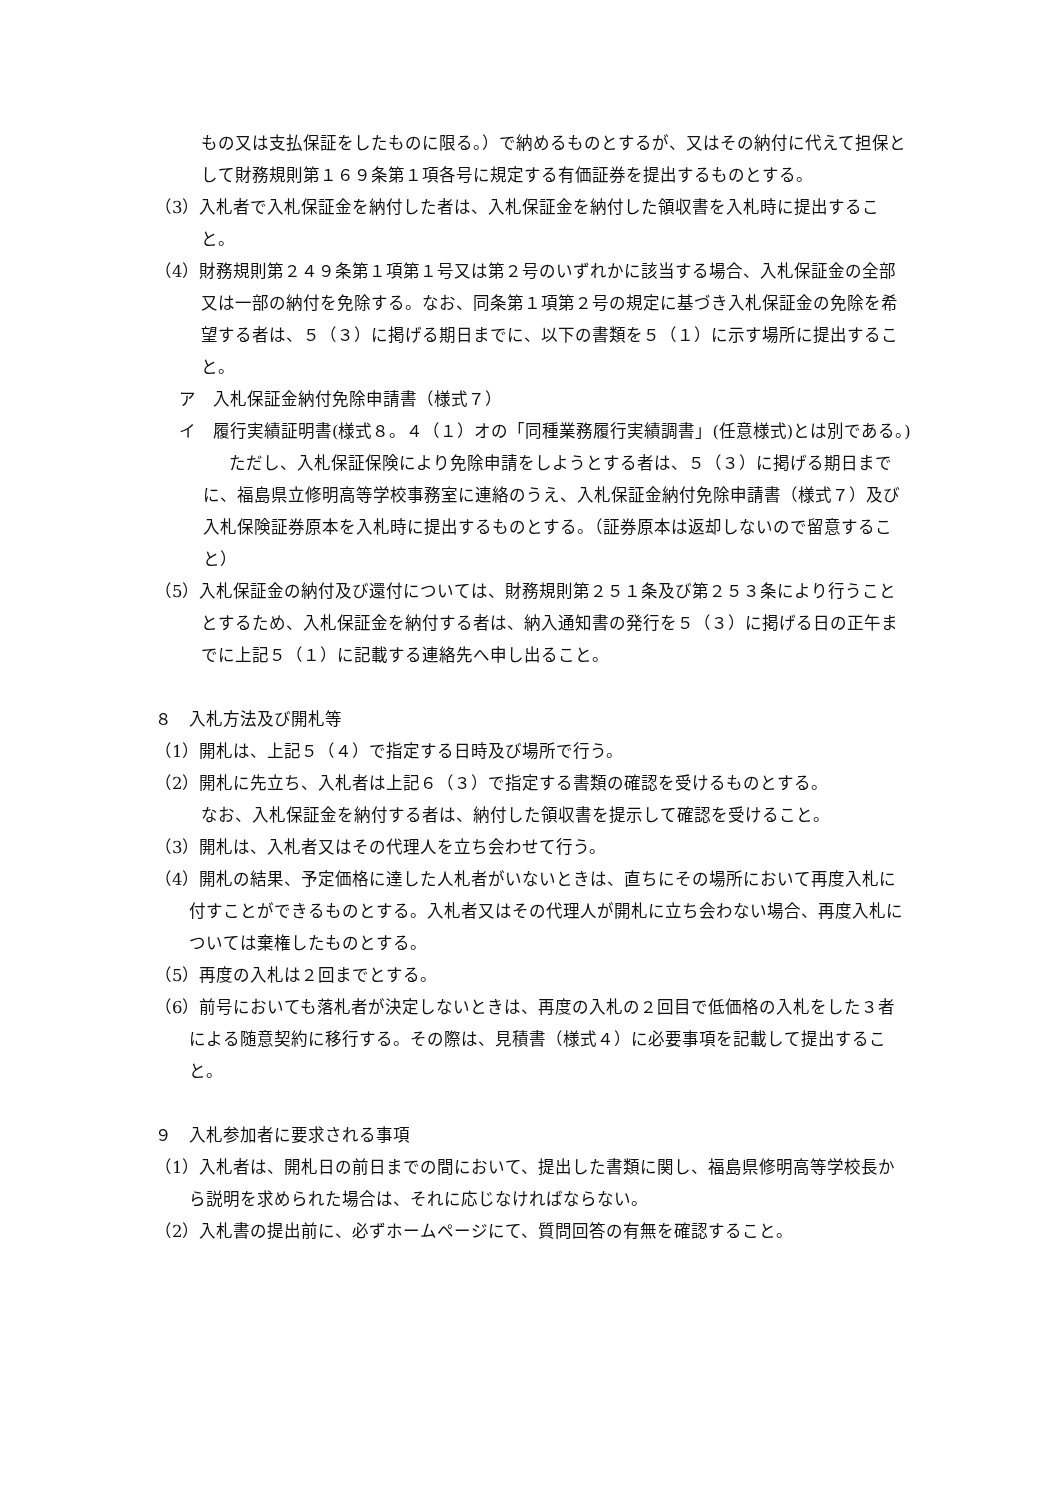もの又は支払保証をしたものに限る。）で納めるものとするが、又はその納付に代えて担保として財務規則第１６９条第１項各号に規定する有価証券を提出するものとする。
（3）入札者で入札保証金を納付した者は、入札保証金を納付した領収書を入札時に提出すること。
（4）財務規則第２４９条第１項第１号又は第２号のいずれかに該当する場合、入札保証金の全部又は一部の納付を免除する。なお、同条第１項第２号の規定に基づき入札保証金の免除を希望する者は、５（３）に掲げる期日までに、以下の書類を５（１）に示す場所に提出すること。
ア　入札保証金納付免除申請書（様式７）
イ　履行実績証明書(様式８。４（１）オの「同種業務履行実績調書」(任意様式)とは別である。)
ただし、入札保証保険により免除申請をしようとする者は、５（３）に掲げる期日までに、福島県立修明高等学校事務室に連絡のうえ、入札保証金納付免除申請書（様式７）及び入札保険証券原本を入札時に提出するものとする。（証券原本は返却しないので留意すること）
（5）入札保証金の納付及び還付については、財務規則第２５１条及び第２５３条により行うこととするため、入札保証金を納付する者は、納入通知書の発行を５（３）に掲げる日の正午までに上記５（１）に記載する連絡先へ申し出ること。
８　入札方法及び開札等
（1）開札は、上記５（４）で指定する日時及び場所で行う。
（2）開札に先立ち、入札者は上記６（３）で指定する書類の確認を受けるものとする。
なお、入札保証金を納付する者は、納付した領収書を提示して確認を受けること。
（3）開札は、入札者又はその代理人を立ち会わせて行う。
（4）開札の結果、予定価格に達した人札者がいないときは、直ちにその場所において再度入札に付すことができるものとする。入札者又はその代理人が開札に立ち会わない場合、再度入札については棄権したものとする。
（5）再度の入札は２回までとする。
（6）前号においても落札者が決定しないときは、再度の入札の２回目で低価格の入札をした３者による随意契約に移行する。その際は、見積書（様式４）に必要事項を記載して提出すること。
９　入札参加者に要求される事項
（1）入札者は、開札日の前日までの間において、提出した書類に関し、福島県修明高等学校長から説明を求められた場合は、それに応じなければならない。
（2）入札書の提出前に、必ずホームページにて、質問回答の有無を確認すること。